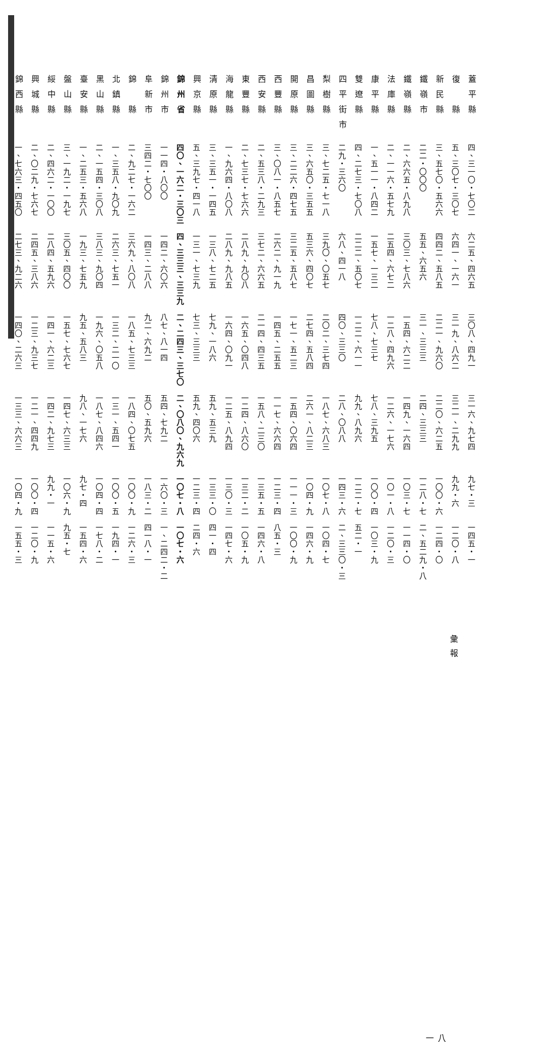| 蓋平縣 | 四、三一〇・七〇二 | 六二五、四六五 | 三〇八、四九一 | 三一六、九七四 | 九七・三 | 一四五・一 |
| 復 縣 | 五、三〇七・三〇七 | 六四一、一六一 | 三一九、八六二 | 三二一、二九九 | 九九・六 | 一二〇・八 |
| 新民縣 | 三、五七〇・五六六 | 四四二、五八五 | 二二一、九六〇 | 二二〇、六二五 | 一〇〇・六 | 一二四・〇 |
| 鐵嶺市 | 二二・〇〇〇 | 五五、六五六 | 三一、三三三 | 二四、三三三 | 一二八・七 | 二、五二九・八 |
| 鐵嶺縣 | 二、六六五・八九八 | 三〇三、七八六 | 一五四、六二二 | 一四九、一六四 | 一〇三・七 | 一一四・〇 |
| 法庫縣 | 二、一一六・五七九 | 二五四、六七二 | 一二八、四九六 | 一二六、一七六 | 一〇一・八 | 一二〇・三 |
| 康平縣 | 一、五一一・八四二 | 一五七、一三二 | 七八、七三七 | 七八、三九五 | 一〇〇・四 | 一〇三・九 |
| 雙遼縣 | 四、二七三・七〇八 | 二二二、五〇七 | 一二二、六一一 | 九九、八九六 | 一二二・七 | 五二・一 |
| 四平街市 | 二九・三六〇 | 六八、四一八 | 四〇、三三〇 | 二八、〇八八 | 一四三・六 | 二、三三〇・三 |
| 梨樹縣 | 三、七二五・七一八 | 三九〇、〇五七 | 二〇二、三七四 | 一八七、六八三 | 一〇七・八 | 一〇四・七 |
| 昌圖縣 | 三、六五〇・三五五 | 五三六、四〇七 | 二七四、五八四 | 二六一、八二三 | 一〇四・九 | 一四六・九 |
| 開原縣 | 三、二二六・四七五 | 三二五、五八七 | 一七一、五二三 | 一五四、〇六四 | 一一一・三 | 一〇〇・九 |
| 西豐縣 | 三、〇八一・八五七 | 二六二、九一九 | 一四五、二五五 | 一一七、六六四 | 一二三・四 | 八五・三 |
| 西安縣 | 二、五三八・二九三 | 三七二、六六五 | 二一四、四三五 | 一五八、二三〇 | 一三五・五 | 一四六・八 |
| 東豐縣 | 二、七三七・七六六 | 二八九、九〇八 | 一六五、〇四八 | 一二四、八六〇 | 一三二・二 | 一〇五・九 |
| 海龍縣 | 一、九六四・八〇八 | 二八九、九八五 | 一六四、〇九一 | 一二五、八九四 | 一三〇・三 | 一四七・六 |
| 清原縣 | 三、三五一・一四五 | 一三八、七二五 | 七九、一八六 | 五九、五三九 | 一三三・〇 | 四一・四 |
| 興京縣 | 五、三九七・四一八 | 一三一、七三九 | 七三、三三三 | 五九、四〇六 | 一二三・四 | 二四・六 |
| 錦州省 | 四〇、一六二・三〇三 | 四、三三三、三三九 | 二、二四三、三七〇 | 二、〇八〇、九六九 | 一〇七・八 | 一〇七・六 |
| 錦州市 | 一一四・八〇〇 | 一四二、六〇六 | 八七、八一四 | 五四、七九二 | 一六〇・三 | 一、二四二・二 |
| 阜新市 | 三四二・七〇〇 | 一四三、二八八 | 九二、六九二 | 五〇、五九六 | 一八三・二 | 四一八・一 |
| 錦 縣 | 二、九二七・一六二 | 三六九、八〇八 | 一八五、七三三 | 一八四、〇七五 | 一〇〇・九 | 一二六・三 |
| 北鎮縣 | 一、三五八・九〇九 | 二六三、七五一 | 一三二、二一〇 | 一三一、五四一 | 一〇〇・五 | 一九四・一 |
| 黑山縣 | 二、一五四・三〇八 | 三八三、九〇四 | 一九六、〇五八 | 一八七、八四六 | 一〇四・四 | 一七八・二 |
| 臺安縣 | 一、二五三・五六八 | 一九三、七五九 | 九五、五八三 | 九八、一七六 | 九七・四 | 一五四・六 |
| 盤山縣 | 三、一九二・一九七 | 三〇五、四〇〇 | 一五七、七六七 | 一四七、六三三 | 一〇六・九 | 九五・七 |
| 綏中縣 | 二、四六二・一〇〇 | 二八四、五九六 | 一四一、六二三 | 一四二、九七三 | 九九・一 | 一一五・六 |
| 興城縣 | 二、〇二九・七六七 | 二四五、三八六 | 一二三、九三七 | 一二一、四四九 | 一〇〇・四 | 一二〇・九 |
| 錦西縣 | 一、七六三・四五〇 | 二七三、九二六 | 一四〇、二六三 | 一三三、六六三 | 一〇四・九 | 一五五・三 |
彙報
八一